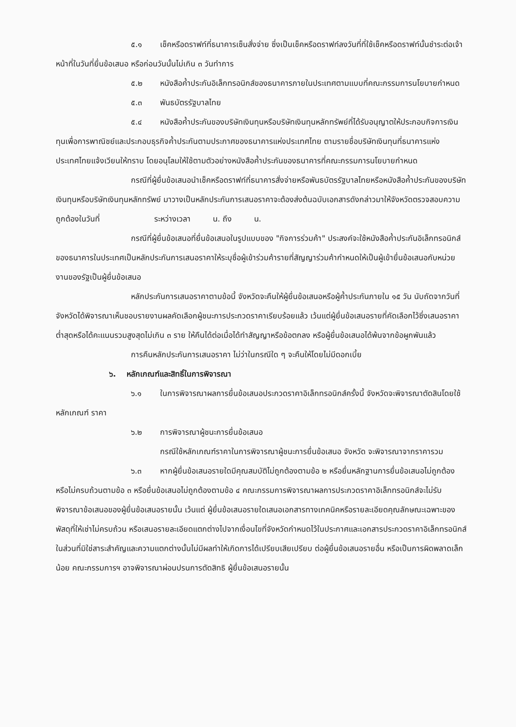๕.๑ เช็คหรือดราฟท์ที่ธนาคารเซ็นสั่งจ่าย ซึ่งเป็นเช็คหรือดราฟท์ลงวันที่ที่ใช้เช็คหรือดราฟท์นั้นชำระต่อเจ้าหน้าที่ในวันที่ยื่นข้อเสนอ หรือก่อนวันนั้นไม่เกิน ๓ วันทำการ
๕.๒ หนังสือค้ำประกันอิเล็กทรอนิกส์ของธนาคารภายในประเทศตามแบบที่คณะกรรมการนโยบายกำหนด
๕.๓ พันธบัตรรัฐบาลไทย
๕.๔ หนังสือค้ำประกันของบริษัทเงินทุนหรือบริษัทเงินทุนหลักทรัพย์ที่ได้รับอนุญาตให้ประกอบกิจการเงินทุนเพื่อการพาณิชย์และประกอบธุรกิจค้ำประกันตามประกาศของธนาคารแห่งประเทศไทย ตามรายชื่อบริษัทเงินทุนที่ธนาคารแห่งประเทศไทยแจ้งเวียนให้ทราบ โดยอนุโลมให้ใช้ตามตัวอย่างหนังสือค้ำประกันของธนาคารที่คณะกรรมการนโยบายกำหนด
กรณีที่ผู้ยื่นข้อเสนอนำเช็คหรือดราฟท์ที่ธนาคารสั่งจ่ายหรือพันธบัตรรัฐบาลไทยหรือหนังสือค้ำประกันของบริษัทเงินทุนหรือบริษัทเงินทุนหลักทรัพย์ มาวางเป็นหลักประกันการเสนอราคาจะต้องส่งต้นฉบับเอกสารดังกล่าวมาให้จังหวัดตรวจสอบความถูกต้องในวันที่ ระหว่างเวลา น. ถึง น.
กรณีที่ผู้ยื่นข้อเสนอที่ยื่นข้อเสนอในรูปแบบของ "กิจการร่วมค้า" ประสงค์จะใช้หนังสือค้ำประกันอิเล็กทรอนิกส์ของธนาคารในประเทศเป็นหลักประกันการเสนอราคาให้ระบุชื่อผู้เข้าร่วมค้ารายที่สัญญาร่วมค้ากำหนดให้เป็นผู้เข้ายื่นข้อเสนอกับหน่วยงานของรัฐเป็นผู้ยื่นข้อเสนอ
หลักประกันการเสนอราคาตามข้อนี้ จังหวัดจะคืนให้ผู้ยื่นข้อเสนอหรือผู้ค้ำประกันภายใน ๑๕ วัน นับถัดจากวันที่จังหวัดได้พิจารณาเห็นชอบรายงานผลคัดเลือกผู้ชนะการประกวดราคาเรียบร้อยแล้ว เว้นแต่ผู้ยื่นข้อเสนอรายที่คัดเลือกไว้ซึ่งเสนอราคาต่ำสุดหรือได้คะแนนรวมสูงสุดไม่เกิน ๓ ราย ให้คืนได้ต่อเมื่อได้ทำสัญญาหรือข้อตกลง หรือผู้ยื่นข้อเสนอได้พ้นจากข้อผูกพันแล้ว
การคืนหลักประกันการเสนอราคา ไม่ว่าในกรณีใด ๆ จะคืนให้โดยไม่มีดอกเบี้ย
๖. หลักเกณฑ์และสิทธิ์ในการพิจารณา
๖.๑ ในการพิจารณาผลการยื่นข้อเสนอประกวดราคาอิเล็กทรอนิกส์ครั้งนี้ จังหวัดจะพิจารณาตัดสินโดยใช้หลักเกณฑ์ ราคา
๖.๒ การพิจารณาผู้ชนะการยื่นข้อเสนอ
กรณีใช้หลักเกณฑ์ราคาในการพิจารณาผู้ชนะการยื่นข้อเสนอ จังหวัด จะพิจารณาจากราคารวม
๖.๓ หากผู้ยื่นข้อเสนอรายใดมีคุณสมบัติไม่ถูกต้องตามข้อ ๒ หรือยื่นหลักฐานการยื่นข้อเสนอไม่ถูกต้อง หรือไม่ครบถ้วนตามข้อ ๓ หรือยื่นข้อเสนอไม่ถูกต้องตามข้อ ๔ คณะกรรมการพิจารณาผลการประกวดราคาอิเล็กทรอนิกส์จะไม่รับพิจารณาข้อเสนอของผู้ยื่นข้อเสนอรายนั้น เว้นแต่ ผู้ยื่นข้อเสนอรายใดเสนอเอกสารทางเทคนิคหรือรายละเอียดคุณลักษณะเฉพาะของพัสดุที่ให้เช่าไม่ครบถ้วน หรือเสนอรายละเอียดแตกต่างไปจากเงื่อนไขที่จังหวัดกำหนดไว้ในประกาศและเอกสารประกวดราคาอิเล็กทรอนิกส์ ในส่วนที่มิใช่สาระสำคัญและความแตกต่างนั้นไม่มีผลทำให้เกิดการได้เปรียบเสียเปรียบ ต่อผู้ยื่นข้อเสนอรายอื่น หรือเป็นการผิดพลาดเล็กน้อย คณะกรรมการฯ อาจพิจารณาผ่อนปรนการตัดสิทธิ ผู้ยื่นข้อเสนอรายนั้น